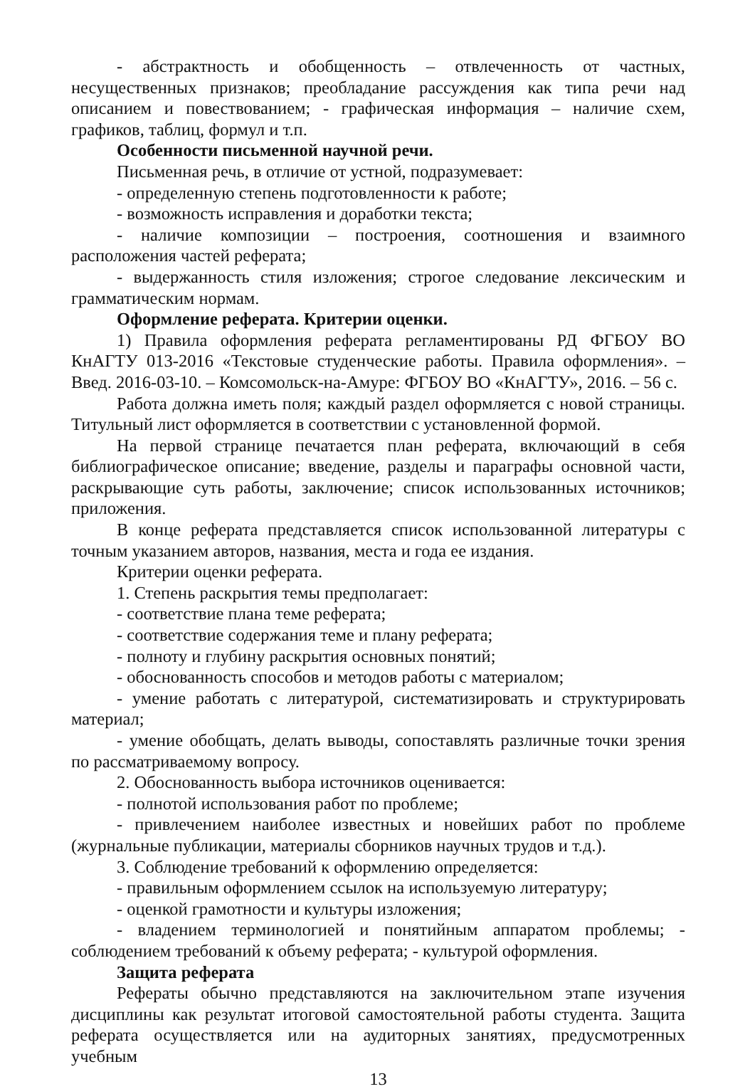- абстрактность и обобщенность – отвлеченность от частных, несущественных признаков; преобладание рассуждения как типа речи над описанием и повествованием; - графическая информация – наличие схем, графиков, таблиц, формул и т.п.
Особенности письменной научной речи.
Письменная речь, в отличие от устной, подразумевает:
- определенную степень подготовленности к работе;
- возможность исправления и доработки текста;
- наличие композиции – построения, соотношения и взаимного расположения частей реферата;
- выдержанность стиля изложения; строгое следование лексическим и грамматическим нормам.
Оформление реферата. Критерии оценки.
1) Правила оформления реферата регламентированы РД ФГБОУ ВО КнАГТУ 013-2016 «Текстовые студенческие работы. Правила оформления». – Введ. 2016-03-10. – Комсомольск-на-Амуре: ФГБОУ ВО «КнАГТУ», 2016. – 56 с.
Работа должна иметь поля; каждый раздел оформляется с новой страницы. Титульный лист оформляется в соответствии с установленной формой.
На первой странице печатается план реферата, включающий в себя библиографическое описание; введение, разделы и параграфы основной части, раскрывающие суть работы, заключение; список использованных источников; приложения.
В конце реферата представляется список использованной литературы с точным указанием авторов, названия, места и года ее издания.
Критерии оценки реферата.
1. Степень раскрытия темы предполагает:
- соответствие плана теме реферата;
- соответствие содержания теме и плану реферата;
- полноту и глубину раскрытия основных понятий;
- обоснованность способов и методов работы с материалом;
- умение работать с литературой, систематизировать и структурировать материал;
- умение обобщать, делать выводы, сопоставлять различные точки зрения по рассматриваемому вопросу.
2. Обоснованность выбора источников оценивается:
- полнотой использования работ по проблеме;
- привлечением наиболее известных и новейших работ по проблеме (журнальные публикации, материалы сборников научных трудов и т.д.).
3. Соблюдение требований к оформлению определяется:
- правильным оформлением ссылок на используемую литературу;
- оценкой грамотности и культуры изложения;
- владением терминологией и понятийным аппаратом проблемы; - соблюдением требований к объему реферата; - культурой оформления.
Защита реферата
Рефераты обычно представляются на заключительном этапе изучения дисциплины как результат итоговой самостоятельной работы студента. Защита реферата осуществляется или на аудиторных занятиях, предусмотренных учебным
13